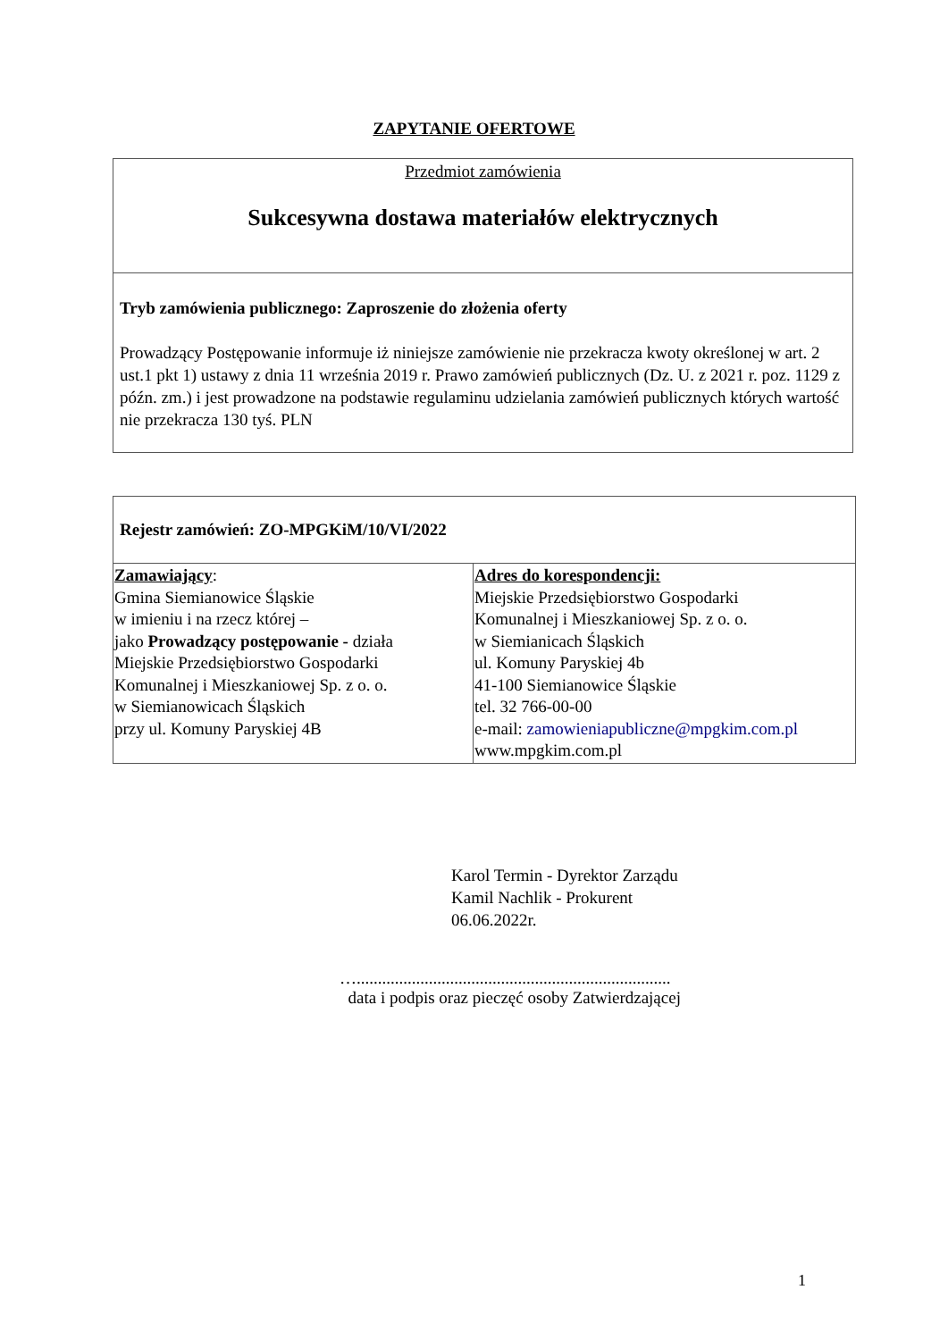ZAPYTANIE OFERTOWE
| Przedmiot zamówienia Sukcesywna dostawa materiałów elektrycznych |
| Tryb zamówienia publicznego: Zaproszenie do złożenia oferty Prowadzący Postępowanie informuje iż niniejsze zamówienie nie przekracza kwoty określonej w art. 2 ust.1 pkt 1) ustawy z dnia 11 września 2019 r. Prawo zamówień publicznych (Dz. U. z 2021 r. poz. 1129 z późn. zm.) i jest prowadzone na podstawie regulaminu udzielania zamówień publicznych których wartość nie przekracza 130 tyś. PLN |
| Rejestr zamówień: ZO-MPGKiM/10/VI/2022 | |
| Zamawiający : Gmina Siemianowice Śląskie w imieniu i na rzecz której – jako Prowadzący postępowanie - działa Miejskie Przedsiębiorstwo Gospodarki Komunalnej i Mieszkaniowej Sp. z o. o. w Siemianowicach Śląskich przy ul. Komuny Paryskiej 4B | Adres do korespondencji: Miejskie Przedsiębiorstwo Gospodarki Komunalnej i Mieszkaniowej Sp. z o. o. w Siemianicach Śląskich ul. Komuny Paryskiej 4b 41-100 Siemianowice Śląskie tel. 32 766-00-00 e-mail: zamowieniapubliczne@mpgkim.com.pl www.mpgkim.com.pl |
Karol Termin - Dyrektor Zarządu
Kamil Nachlik - Prokurent
06.06.2022r.
…..........................................................................
data i podpis oraz pieczęć osoby Zatwierdzającej
1